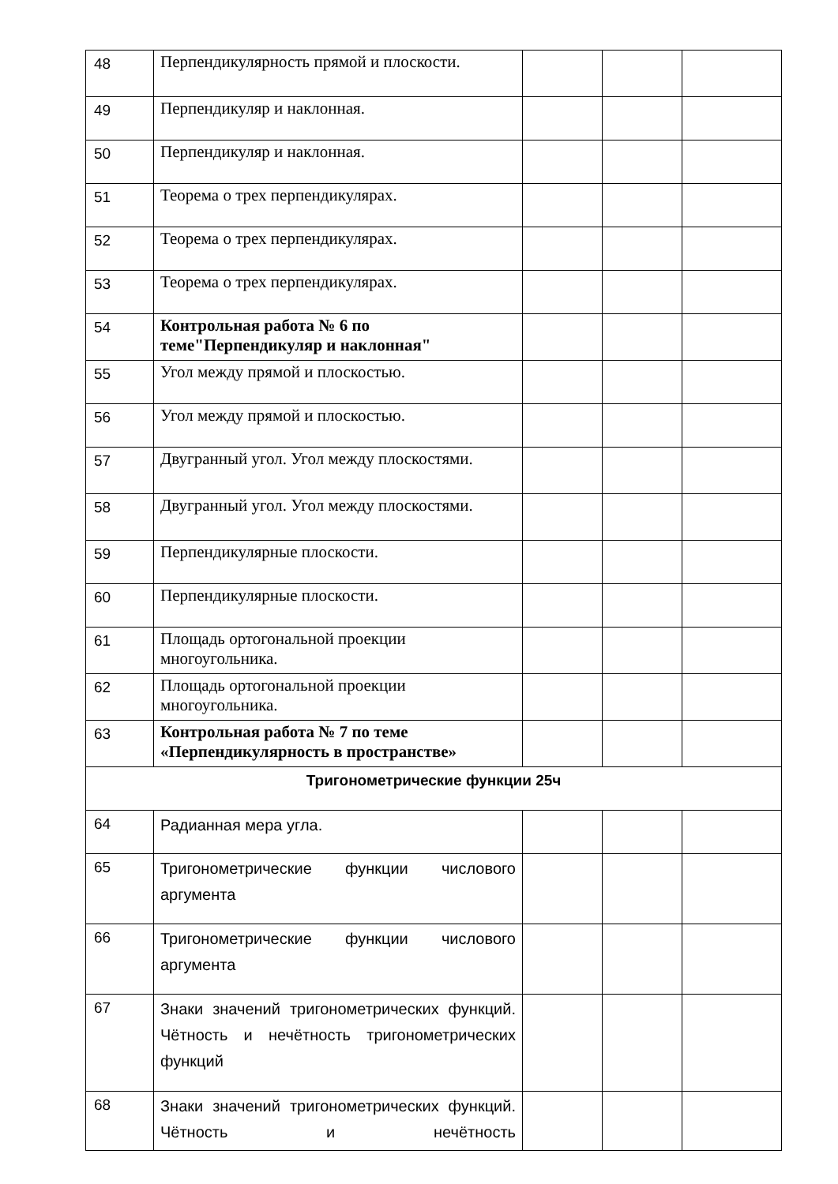| 48 | Перпендикулярность прямой и плоскости. | | | |
| 49 | Перпендикуляр и наклонная. | | | |
| 50 | Перпендикуляр и наклонная. | | | |
| 51 | Теорема о трех перпендикулярах. | | | |
| 52 | Теорема о трех перпендикулярах. | | | |
| 53 | Теорема о трех перпендикулярах. | | | |
| 54 | Контрольная работа № 6 по теме"Перпендикуляр и наклонная" | | | |
| 55 | Угол между прямой и плоскостью. | | | |
| 56 | Угол между прямой и плоскостью. | | | |
| 57 | Двугранный угол. Угол между плоскостями. | | | |
| 58 | Двугранный угол. Угол между плоскостями. | | | |
| 59 | Перпендикулярные плоскости. | | | |
| 60 | Перпендикулярные плоскости. | | | |
| 61 | Площадь ортогональной проекции многоугольника. | | | |
| 62 | Площадь ортогональной проекции многоугольника. | | | |
| 63 | Контрольная работа № 7 по теме «Перпендикулярность в пространстве» | | | |
| Тригонометрические функции 25ч | | | | |
| 64 | Радианная мера угла. | | | |
| 65 | Тригонометрические функции числового аргумента | | | |
| 66 | Тригонометрические функции числового аргумента | | | |
| 67 | Знаки значений тригонометрических функций. Чётность и нечётность тригонометрических функций | | | |
| 68 | Знаки значений тригонометрических функций. Чётность и нечётность | | | |